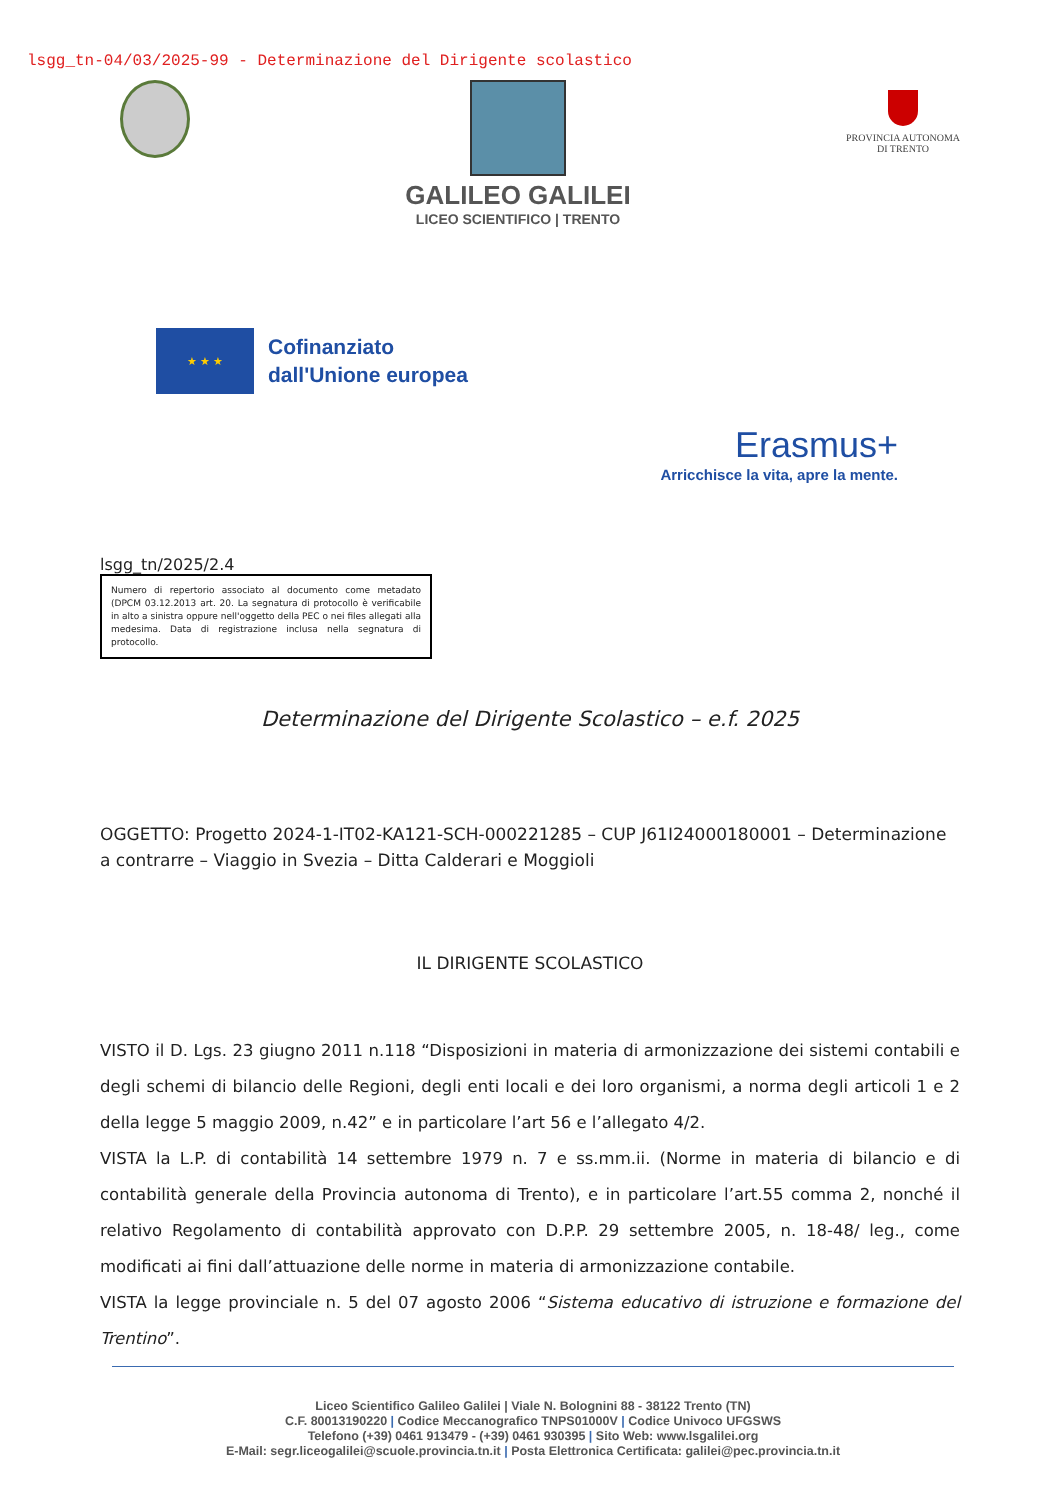lsgg_tn-04/03/2025-99 - Determinazione del Dirigente scolastico
GALILEO GALILEI
LICEO SCIENTIFICO | TRENTO
PROVINCIA AUTONOMA
DI TRENTO
★ ★ ★
Cofinanziato
dall'Unione europea
Erasmus+
Arricchisce la vita, apre la mente.
lsgg_tn/2025/2.4
Numero di repertorio associato al documento come metadato (DPCM 03.12.2013 art. 20. La segnatura di protocollo è verificabile in alto a sinistra oppure nell'oggetto della PEC o nei files allegati alla medesima. Data di registrazione inclusa nella segnatura di protocollo.
Determinazione del Dirigente Scolastico – e.f. 2025
OGGETTO: Progetto 2024-1-IT02-KA121-SCH-000221285 – CUP J61I24000180001 – Determinazione a contrarre – Viaggio in Svezia – Ditta Calderari e Moggioli
IL DIRIGENTE SCOLASTICO
VISTO il D. Lgs. 23 giugno 2011 n.118 “Disposizioni in materia di armonizzazione dei sistemi contabili e degli schemi di bilancio delle Regioni, degli enti locali e dei loro organismi, a norma degli articoli 1 e 2 della legge 5 maggio 2009, n.42” e in particolare l’art 56 e l’allegato 4/2.
VISTA la L.P. di contabilità 14 settembre 1979 n. 7 e ss.mm.ii. (Norme in materia di bilancio e di contabilità generale della Provincia autonoma di Trento), e in particolare l’art.55 comma 2, nonché il relativo Regolamento di contabilità approvato con D.P.P. 29 settembre 2005, n. 18-48/ leg., come modificati ai fini dall’attuazione delle norme in materia di armonizzazione contabile.
VISTA la legge provinciale n. 5 del 07 agosto 2006 “Sistema educativo di istruzione e formazione del Trentino”.
Liceo Scientifico Galileo Galilei | Viale N. Bolognini 88 - 38122 Trento (TN)
C.F. 80013190220 | Codice Meccanografico TNPS01000V | Codice Univoco UFGSWS
Telefono (+39) 0461 913479 - (+39) 0461 930395 | Sito Web: www.lsgalilei.org
E-Mail: segr.liceogalilei@scuole.provincia.tn.it | Posta Elettronica Certificata: galilei@pec.provincia.tn.it